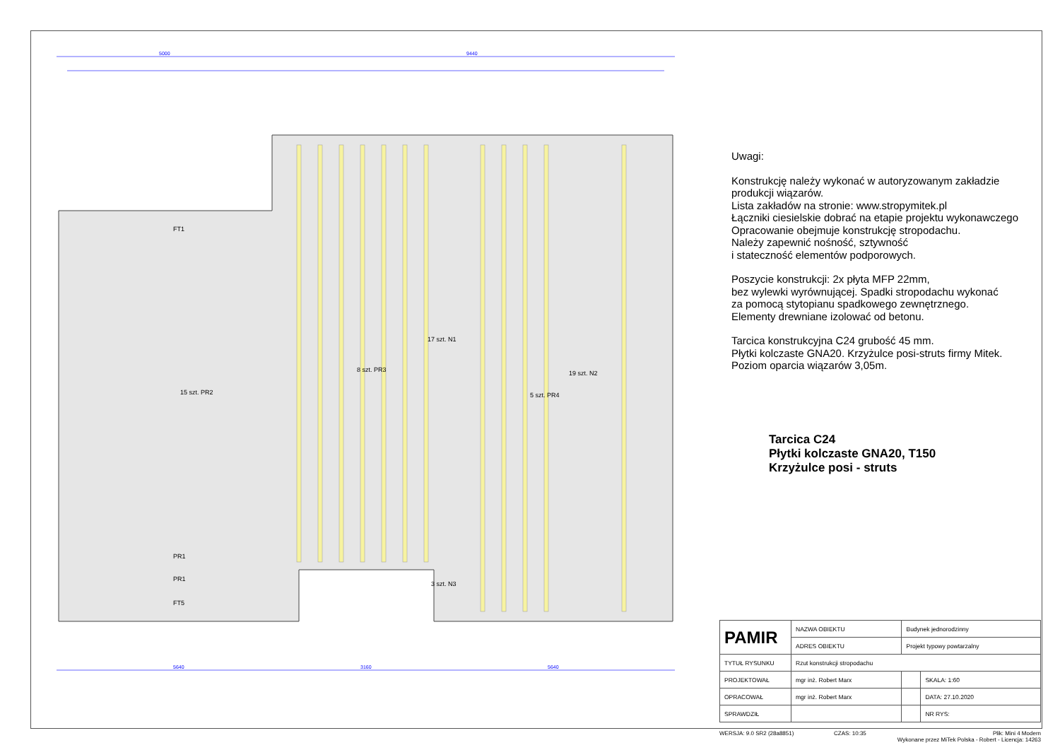FT1
15 szt. PR2
8 szt. PR3
17 szt. N1
19 szt. N2
5 szt. PR4
PR1
PR1
FT5
3 szt. N3
5000
9440
5640
3160
5640
Uwagi:
Konstrukcję należy wykonać w autoryzowanym zakładzie produkcji wiązarów.
Lista zakładów na stronie: www.stropymitek.pl
Łączniki ciesielskie dobrać na etapie projektu wykonawczego
Opracowanie obejmuje konstrukcję stropodachu.
Należy zapewnić nośność, sztywność
i stateczność elementów podporowych.
Poszycie konstrukcji: 2x płyta MFP 22mm,
bez wylewki wyrównującej. Spadki stropodachu wykonać
za pomocą stytopianu spadkowego zewnętrznego.
Elementy drewniane izolować od betonu.
Tarcica konstrukcyjna C24 grubość 45 mm.
Płytki kolczaste GNA20. Krzyżulce posi-struts firmy Mitek.
Poziom oparcia wiązarów 3,05m.
Tarcica C24
Płytki kolczaste GNA20, T150
Krzyżulce posi - struts
| PAMIR | NAZWA OBIEKTU | Budynek jednorodzinny | | |
| | ADRES OBIEKTU | Projekt typowy powtarzalny | | |
| TYTUŁ RYSUNKU | Rzut konstrukcji stropodachu | | | |
| PROJEKTOWAŁ | mgr inż. Robert Marx | | | SKALA: 1:60 |
| OPRACOWAŁ | mgr inż. Robert Marx | | | DATA: 27.10.2020 |
| SPRAWDZIŁ | | | | NR RYS: |
WERSJA: 9.0 SR2 (28a8851) CZAS: 10:35
Plik: Mini 4 Modern
Wykonane przez MiTek Polska - Robert - Licencja: 14263